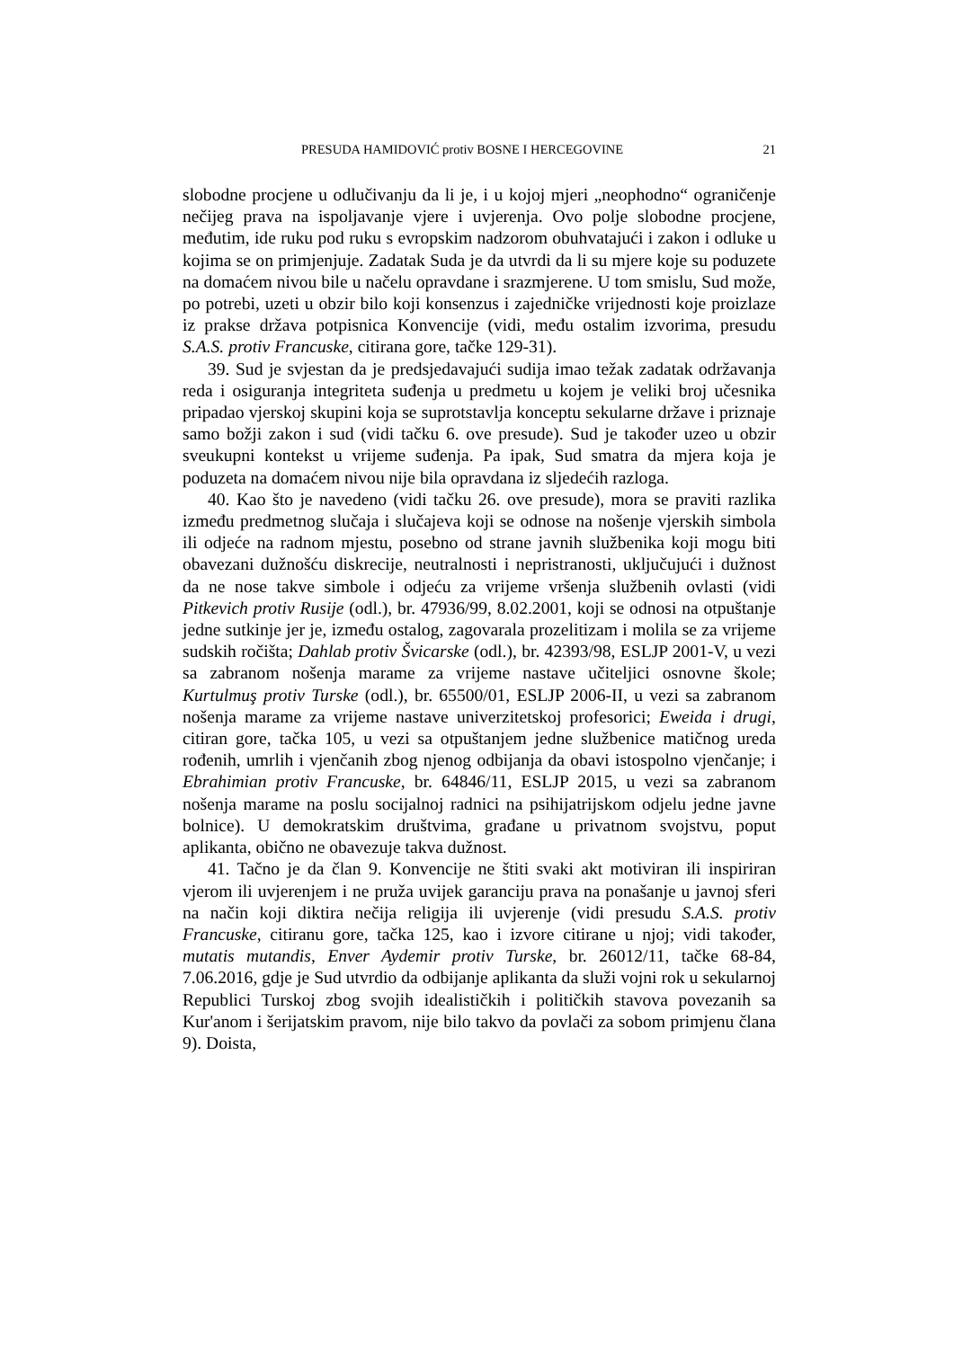PRESUDA HAMIDOVIĆ protiv BOSNE I HERCEGOVINE 21
slobodne procjene u odlučivanju da li je, i u kojoj mjeri „neophodno“ ograničenje nečijeg prava na ispoljavanje vjere i uvjerenja. Ovo polje slobodne procjene, međutim, ide ruku pod ruku s evropskim nadzorom obuhvatajući i zakon i odluke u kojima se on primjenjuje. Zadatak Suda je da utvrdi da li su mjere koje su poduzete na domaćem nivou bile u načelu opravdane i srazmjerene. U tom smislu, Sud može, po potrebi, uzeti u obzir bilo koji konsenzus i zajedničke vrijednosti koje proizlaze iz prakse država potpisnica Konvencije (vidi, među ostalim izvorima, presudu S.A.S. protiv Francuske, citirana gore, tačke 129-31).
39. Sud je svjestan da je predsjedavajući sudija imao težak zadatak održavanja reda i osiguranja integriteta suđenja u predmetu u kojem je veliki broj učesnika pripadao vjerskoj skupini koja se suprotstavlja konceptu sekularne države i priznaje samo božji zakon i sud (vidi tačku 6. ove presude). Sud je također uzeo u obzir sveukupni kontekst u vrijeme suđenja. Pa ipak, Sud smatra da mjera koja je poduzeta na domaćem nivou nije bila opravdana iz sljedećih razloga.
40. Kao što je navedeno (vidi tačku 26. ove presude), mora se praviti razlika između predmetnog slučaja i slučajeva koji se odnose na nošenje vjerskih simbola ili odjeće na radnom mjestu, posebno od strane javnih službenika koji mogu biti obavezani dužnošću diskrecije, neutralnosti i nepristranosti, uključujući i dužnost da ne nose takve simbole i odjeću za vrijeme vršenja službenih ovlasti (vidi Pitkevich protiv Rusije (odl.), br. 47936/99, 8.02.2001, koji se odnosi na otpuštanje jedne sutkinje jer je, između ostalog, zagovarala prozelitizam i molila se za vrijeme sudskih ročišta; Dahlab protiv Švicarske (odl.), br. 42393/98, ESLJP 2001-V, u vezi sa zabranom nošenja marame za vrijeme nastave učiteljici osnovne škole; Kurtulmuş protiv Turske (odl.), br. 65500/01, ESLJP 2006-II, u vezi sa zabranom nošenja marame za vrijeme nastave univerzitetskoj profesorici; Eweida i drugi, citiran gore, tačka 105, u vezi sa otpuštanjem jedne službenice matičnog ureda rođenih, umrlih i vjenčanih zbog njenog odbijanja da obavi istospolno vjenčanje; i Ebrahimian protiv Francuske, br. 64846/11, ESLJP 2015, u vezi sa zabranom nošenja marame na poslu socijalnoj radnici na psihijatrijskom odjelu jedne javne bolnice). U demokratskim društvima, građane u privatnom svojstvu, poput aplikanta, obično ne obavezuje takva dužnost.
41. Tačno je da član 9. Konvencije ne štiti svaki akt motiviran ili inspiriran vjerom ili uvjerenjem i ne pruža uvijek garanciju prava na ponašanje u javnoj sferi na način koji diktira nečija religija ili uvjerenje (vidi presudu S.A.S. protiv Francuske, citiranu gore, tačka 125, kao i izvore citirane u njoj; vidi također, mutatis mutandis, Enver Aydemir protiv Turske, br. 26012/11, tačke 68-84, 7.06.2016, gdje je Sud utvrdio da odbijanje aplikanta da služi vojni rok u sekularnoj Republici Turskoj zbog svojih idealističkih i političkih stavova povezanih sa Kur'anom i šerijatskim pravom, nije bilo takvo da povlači za sobom primjenu člana 9). Doista,